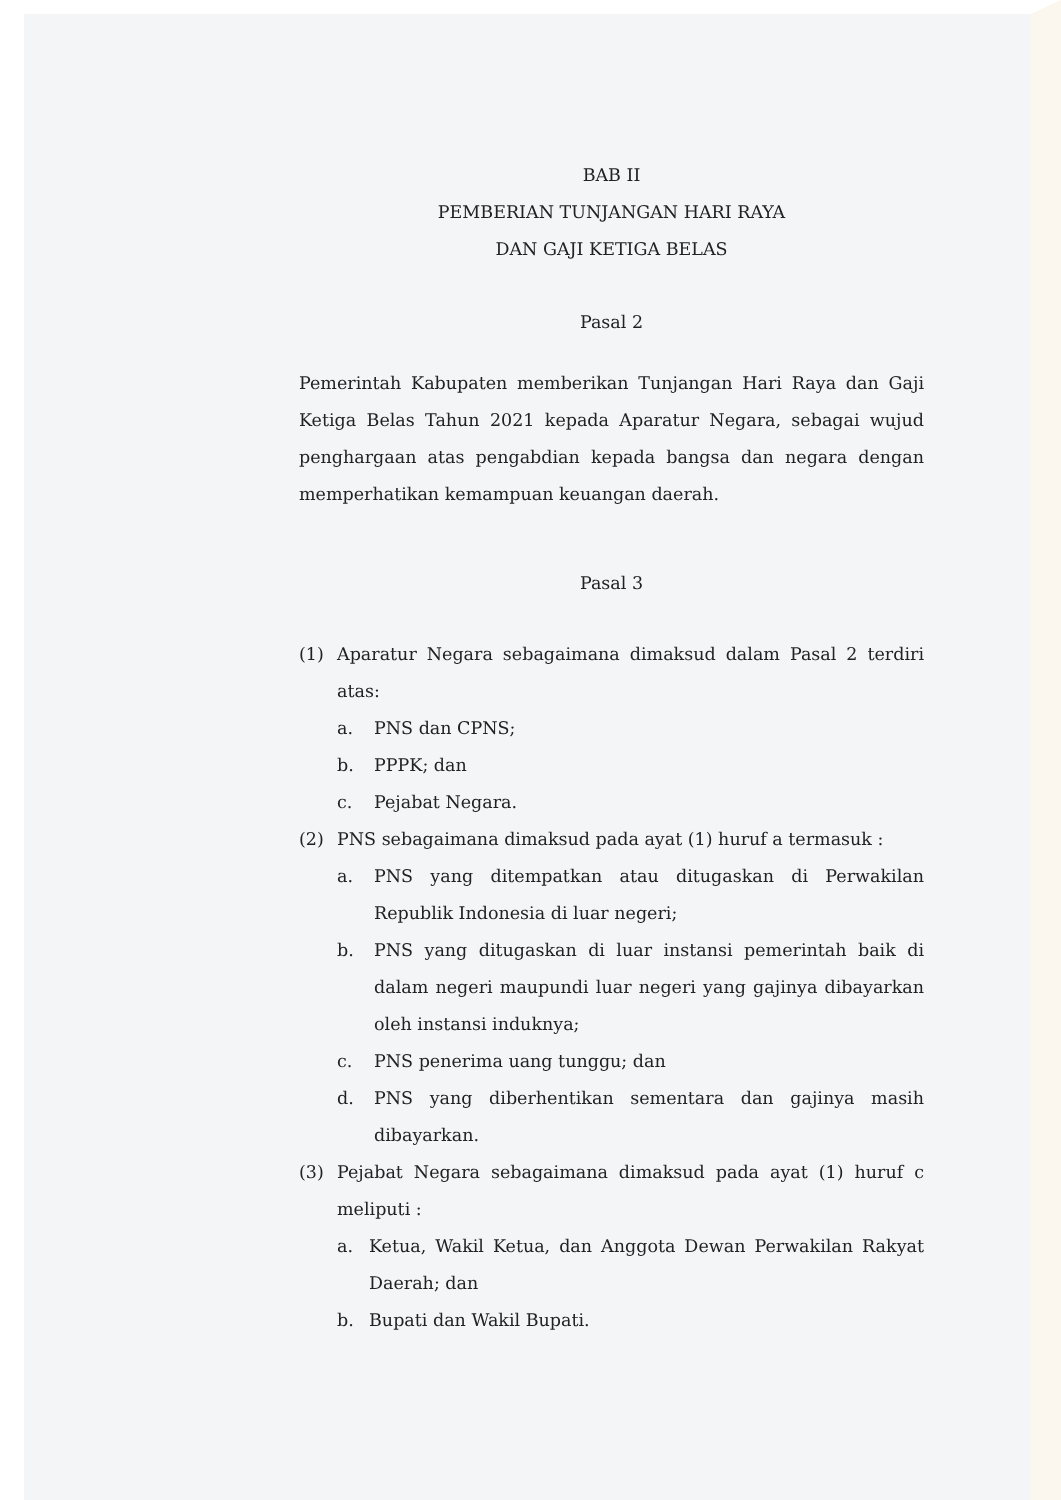BAB II
PEMBERIAN TUNJANGAN HARI RAYA
DAN GAJI KETIGA BELAS
Pasal 2
Pemerintah Kabupaten memberikan Tunjangan Hari Raya dan Gaji Ketiga Belas Tahun 2021 kepada Aparatur Negara, sebagai wujud penghargaan atas pengabdian kepada bangsa dan negara dengan memperhatikan kemampuan keuangan daerah.
Pasal 3
(1) Aparatur Negara sebagaimana dimaksud dalam Pasal 2 terdiri atas:
a. PNS dan CPNS;
b. PPPK; dan
c. Pejabat Negara.
(2) PNS sebagaimana dimaksud pada ayat (1) huruf a termasuk :
a. PNS yang ditempatkan atau ditugaskan di Perwakilan Republik Indonesia di luar negeri;
b. PNS yang ditugaskan di luar instansi pemerintah baik di dalam negeri maupundi luar negeri yang gajinya dibayarkan oleh instansi induknya;
c. PNS penerima uang tunggu; dan
d. PNS yang diberhentikan sementara dan gajinya masih dibayarkan.
(3) Pejabat Negara sebagaimana dimaksud pada ayat (1) huruf c meliputi :
a. Ketua, Wakil Ketua, dan Anggota Dewan Perwakilan Rakyat Daerah; dan
b. Bupati dan Wakil Bupati.